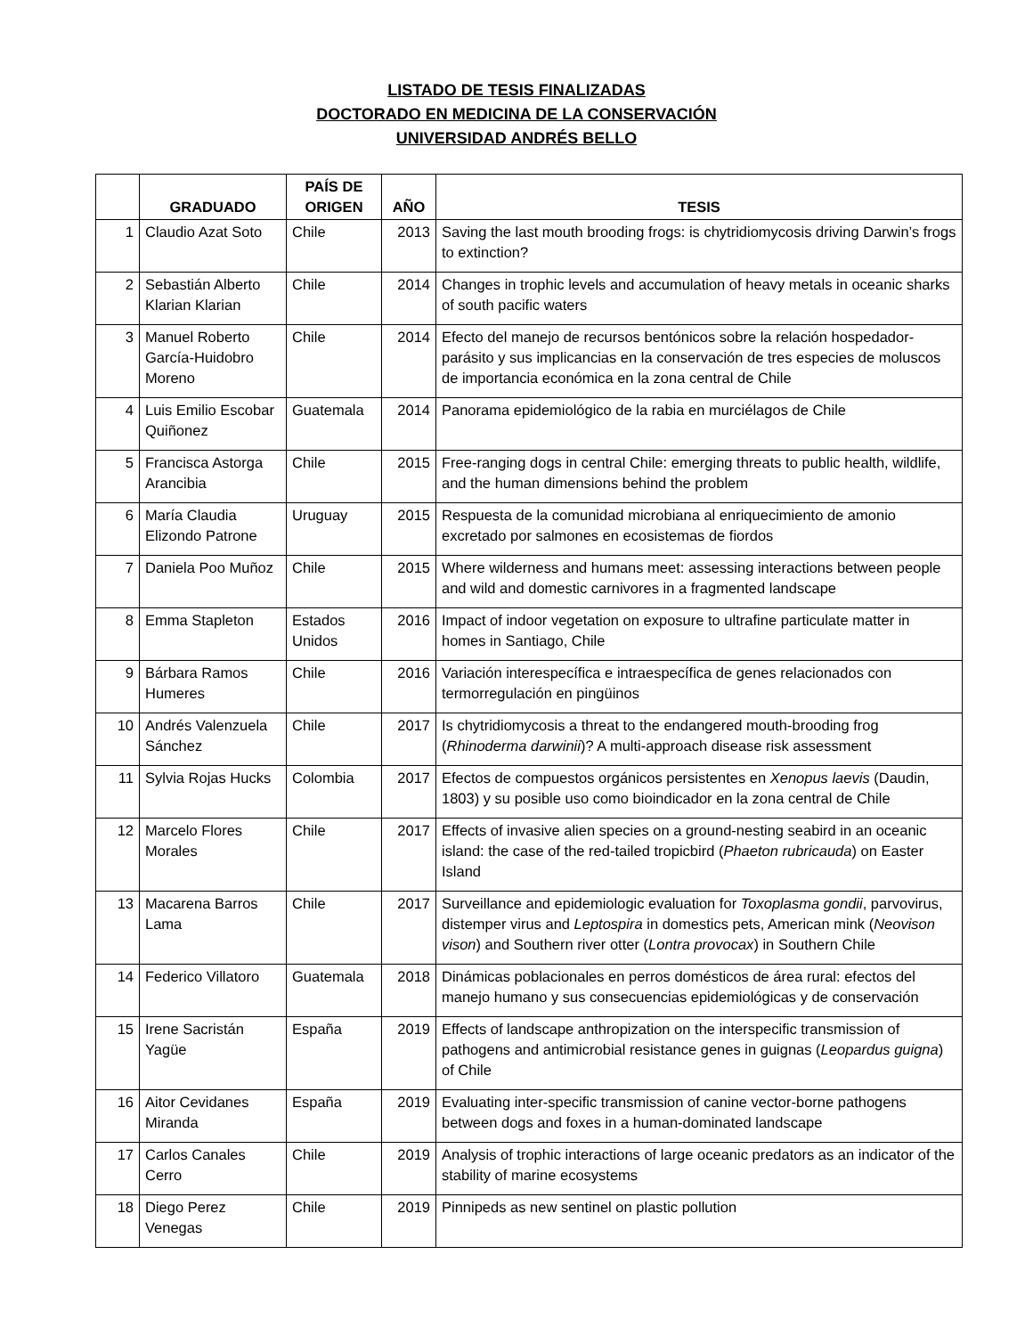LISTADO DE TESIS FINALIZADAS
DOCTORADO EN MEDICINA DE LA CONSERVACIÓN
UNIVERSIDAD ANDRÉS BELLO
| | GRADUADO | PAÍS DE ORIGEN | AÑO | TESIS |
| --- | --- | --- | --- | --- |
| 1 | Claudio Azat Soto | Chile | 2013 | Saving the last mouth brooding frogs: is chytridiomycosis driving Darwin’s frogs to extinction? |
| 2 | Sebastián Alberto Klarian Klarian | Chile | 2014 | Changes in trophic levels and accumulation of heavy metals in oceanic sharks of south pacific waters |
| 3 | Manuel Roberto García-Huidobro Moreno | Chile | 2014 | Efecto del manejo de recursos bentónicos sobre la relación hospedador-parásito y sus implicancias en la conservación de tres especies de moluscos de importancia económica en la zona central de Chile |
| 4 | Luis Emilio Escobar Quiñonez | Guatemala | 2014 | Panorama epidemiológico de la rabia en murciélagos de Chile |
| 5 | Francisca Astorga Arancibia | Chile | 2015 | Free-ranging dogs in central Chile: emerging threats to public health, wildlife, and the human dimensions behind the problem |
| 6 | María Claudia Elizondo Patrone | Uruguay | 2015 | Respuesta de la comunidad microbiana al enriquecimiento de amonio excretado por salmones en ecosistemas de fiordos |
| 7 | Daniela Poo Muñoz | Chile | 2015 | Where wilderness and humans meet: assessing interactions between people and wild and domestic carnivores in a fragmented landscape |
| 8 | Emma Stapleton | Estados Unidos | 2016 | Impact of indoor vegetation on exposure to ultrafine particulate matter in homes in Santiago, Chile |
| 9 | Bárbara Ramos Humeres | Chile | 2016 | Variación interespecífica e intraespecífica de genes relacionados con termorregulación en pingüinos |
| 10 | Andrés Valenzuela Sánchez | Chile | 2017 | Is chytridiomycosis a threat to the endangered mouth-brooding frog ( Rhinoderma darwinii )? A multi-approach disease risk assessment |
| 11 | Sylvia Rojas Hucks | Colombia | 2017 | Efectos de compuestos orgánicos persistentes en Xenopus laevis (Daudin, 1803) y su posible uso como bioindicador en la zona central de Chile |
| 12 | Marcelo Flores Morales | Chile | 2017 | Effects of invasive alien species on a ground-nesting seabird in an oceanic island: the case of the red-tailed tropicbird ( Phaeton rubricauda ) on Easter Island |
| 13 | Macarena Barros Lama | Chile | 2017 | Surveillance and epidemiologic evaluation for Toxoplasma gondii , parvovirus, distemper virus and Leptospira in domestics pets, American mink ( Neovison vison ) and Southern river otter ( Lontra provocax ) in Southern Chile |
| 14 | Federico Villatoro | Guatemala | 2018 | Dinámicas poblacionales en perros domésticos de área rural: efectos del manejo humano y sus consecuencias epidemiológicas y de conservación |
| 15 | Irene Sacristán Yagüe | España | 2019 | Effects of landscape anthropization on the interspecific transmission of pathogens and antimicrobial resistance genes in guignas ( Leopardus guigna ) of Chile |
| 16 | Aitor Cevidanes Miranda | España | 2019 | Evaluating inter-specific transmission of canine vector-borne pathogens between dogs and foxes in a human-dominated landscape |
| 17 | Carlos Canales Cerro | Chile | 2019 | Analysis of trophic interactions of large oceanic predators as an indicator of the stability of marine ecosystems |
| 18 | Diego Perez Venegas | Chile | 2019 | Pinnipeds as new sentinel on plastic pollution |